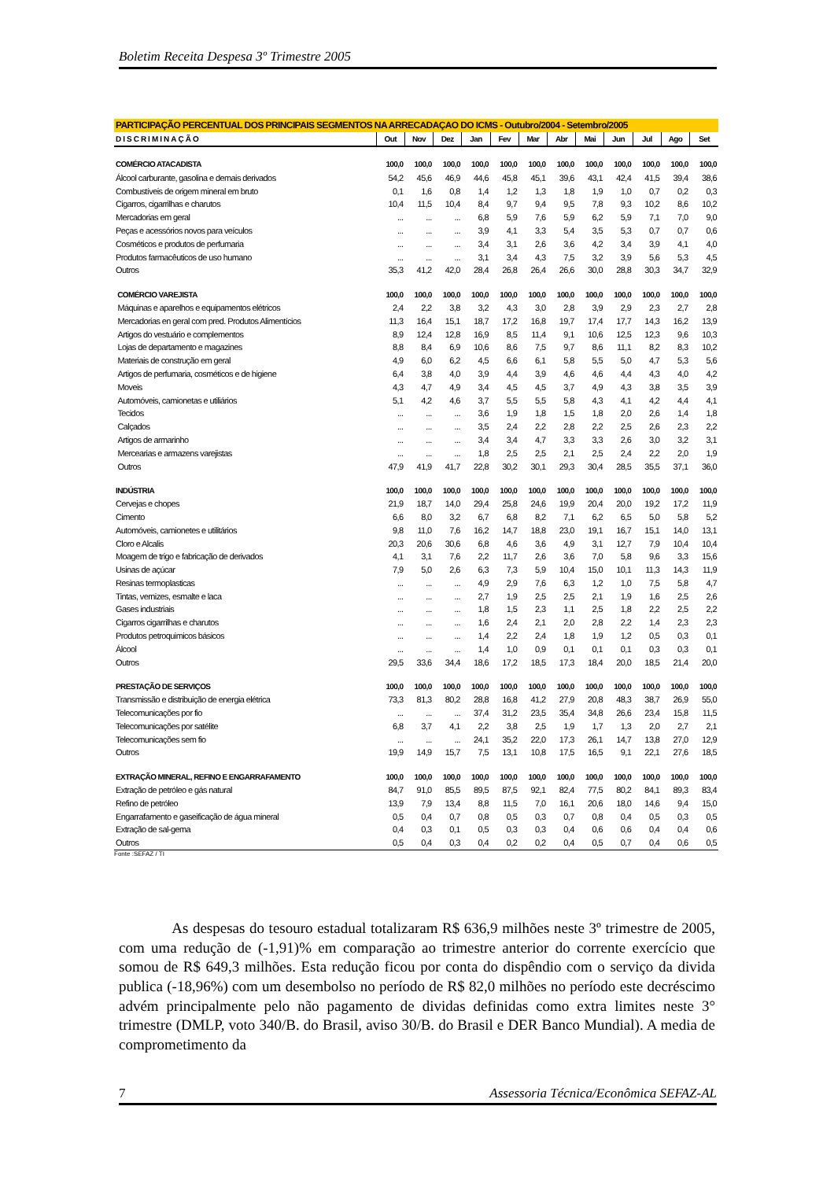Boletim Receita Despesa 3º Trimestre 2005
| PARTICIPAÇÃO PERCENTUAL DOS PRINCIPAIS SEGMENTOS NA ARRECADAÇAO DO ICMS - Outubro/2004 - Setembro/2005 | | | | | | | | | | | | |
| DISCRIMINAÇÃO | Out | Nov | Dez | Jan | Fev | Mar | Abr | Mai | Jun | Jul | Ago | Set |
| COMÉRCIO ATACADISTA | 100,0 | 100,0 | 100,0 | 100,0 | 100,0 | 100,0 | 100,0 | 100,0 | 100,0 | 100,0 | 100,0 | 100,0 |
| Álcool carburante, gasolina e demais derivados | 54,2 | 45,6 | 46,9 | 44,6 | 45,8 | 45,1 | 39,6 | 43,1 | 42,4 | 41,5 | 39,4 | 38,6 |
| Combustíveis de origem mineral em bruto | 0,1 | 1,6 | 0,8 | 1,4 | 1,2 | 1,3 | 1,8 | 1,9 | 1,0 | 0,7 | 0,2 | 0,3 |
| Cigarros, cigarrilhas e charutos | 10,4 | 11,5 | 10,4 | 8,4 | 9,7 | 9,4 | 9,5 | 7,8 | 9,3 | 10,2 | 8,6 | 10,2 |
| Mercadorias em geral | ... | ... | ... | 6,8 | 5,9 | 7,6 | 5,9 | 6,2 | 5,9 | 7,1 | 7,0 | 9,0 |
| Peças e acessórios novos para veículos | ... | ... | ... | 3,9 | 4,1 | 3,3 | 5,4 | 3,5 | 5,3 | 0,7 | 0,7 | 0,6 |
| Cosméticos e produtos de perfumaria | ... | ... | ... | 3,4 | 3,1 | 2,6 | 3,6 | 4,2 | 3,4 | 3,9 | 4,1 | 4,0 |
| Produtos farmacêuticos de uso humano | ... | ... | ... | 3,1 | 3,4 | 4,3 | 7,5 | 3,2 | 3,9 | 5,6 | 5,3 | 4,5 |
| Outros | 35,3 | 41,2 | 42,0 | 28,4 | 26,8 | 26,4 | 26,6 | 30,0 | 28,8 | 30,3 | 34,7 | 32,9 |
| COMÉRCIO VAREJISTA | 100,0 | 100,0 | 100,0 | 100,0 | 100,0 | 100,0 | 100,0 | 100,0 | 100,0 | 100,0 | 100,0 | 100,0 |
| Máquinas e aparelhos e equipamentos elétricos | 2,4 | 2,2 | 3,8 | 3,2 | 4,3 | 3,0 | 2,8 | 3,9 | 2,9 | 2,3 | 2,7 | 2,8 |
| Mercadorias en geral com pred. Produtos Alimentícios | 11,3 | 16,4 | 15,1 | 18,7 | 17,2 | 16,8 | 19,7 | 17,4 | 17,7 | 14,3 | 16,2 | 13,9 |
| Artigos do vestuário e complementos | 8,9 | 12,4 | 12,8 | 16,9 | 8,5 | 11,4 | 9,1 | 10,6 | 12,5 | 12,3 | 9,6 | 10,3 |
| Lojas de departamento e magazines | 8,8 | 8,4 | 6,9 | 10,6 | 8,6 | 7,5 | 9,7 | 8,6 | 11,1 | 8,2 | 8,3 | 10,2 |
| Materiais de construção em geral | 4,9 | 6,0 | 6,2 | 4,5 | 6,6 | 6,1 | 5,8 | 5,5 | 5,0 | 4,7 | 5,3 | 5,6 |
| Artigos de perfumaria, cosméticos e de higiene | 6,4 | 3,8 | 4,0 | 3,9 | 4,4 | 3,9 | 4,6 | 4,6 | 4,4 | 4,3 | 4,0 | 4,2 |
| Moveis | 4,3 | 4,7 | 4,9 | 3,4 | 4,5 | 4,5 | 3,7 | 4,9 | 4,3 | 3,8 | 3,5 | 3,9 |
| Automóveis, camionetas e utiliários | 5,1 | 4,2 | 4,6 | 3,7 | 5,5 | 5,5 | 5,8 | 4,3 | 4,1 | 4,2 | 4,4 | 4,1 |
| Tecidos | ... | ... | ... | 3,6 | 1,9 | 1,8 | 1,5 | 1,8 | 2,0 | 2,6 | 1,4 | 1,8 |
| Calçados | ... | ... | ... | 3,5 | 2,4 | 2,2 | 2,8 | 2,2 | 2,5 | 2,6 | 2,3 | 2,2 |
| Artigos de armarinho | ... | ... | ... | 3,4 | 3,4 | 4,7 | 3,3 | 3,3 | 2,6 | 3,0 | 3,2 | 3,1 |
| Mercearias e armazens varejistas | ... | ... | ... | 1,8 | 2,5 | 2,5 | 2,1 | 2,5 | 2,4 | 2,2 | 2,0 | 1,9 |
| Outros | 47,9 | 41,9 | 41,7 | 22,8 | 30,2 | 30,1 | 29,3 | 30,4 | 28,5 | 35,5 | 37,1 | 36,0 |
| INDÚSTRIA | 100,0 | 100,0 | 100,0 | 100,0 | 100,0 | 100,0 | 100,0 | 100,0 | 100,0 | 100,0 | 100,0 | 100,0 |
| Cervejas e chopes | 21,9 | 18,7 | 14,0 | 29,4 | 25,8 | 24,6 | 19,9 | 20,4 | 20,0 | 19,2 | 17,2 | 11,9 |
| Cimento | 6,6 | 8,0 | 3,2 | 6,7 | 6,8 | 8,2 | 7,1 | 6,2 | 6,5 | 5,0 | 5,8 | 5,2 |
| Automóveis, camionetes e utilitários | 9,8 | 11,0 | 7,6 | 16,2 | 14,7 | 18,8 | 23,0 | 19,1 | 16,7 | 15,1 | 14,0 | 13,1 |
| Cloro e Alcalis | 20,3 | 20,6 | 30,6 | 6,8 | 4,6 | 3,6 | 4,9 | 3,1 | 12,7 | 7,9 | 10,4 | 10,4 |
| Moagem de trigo e fabricação de derivados | 4,1 | 3,1 | 7,6 | 2,2 | 11,7 | 2,6 | 3,6 | 7,0 | 5,8 | 9,6 | 3,3 | 15,6 |
| Usinas de açúcar | 7,9 | 5,0 | 2,6 | 6,3 | 7,3 | 5,9 | 10,4 | 15,0 | 10,1 | 11,3 | 14,3 | 11,9 |
| Resinas termoplasticas | ... | ... | ... | 4,9 | 2,9 | 7,6 | 6,3 | 1,2 | 1,0 | 7,5 | 5,8 | 4,7 |
| Tintas, vernizes, esmalte e laca | ... | ... | ... | 2,7 | 1,9 | 2,5 | 2,5 | 2,1 | 1,9 | 1,6 | 2,5 | 2,6 |
| Gases industriais | ... | ... | ... | 1,8 | 1,5 | 2,3 | 1,1 | 2,5 | 1,8 | 2,2 | 2,5 | 2,2 |
| Cigarros cigarrilhas e charutos | ... | ... | ... | 1,6 | 2,4 | 2,1 | 2,0 | 2,8 | 2,2 | 1,4 | 2,3 | 2,3 |
| Produtos petroquimicos básicos | ... | ... | ... | 1,4 | 2,2 | 2,4 | 1,8 | 1,9 | 1,2 | 0,5 | 0,3 | 0,1 |
| Álcool | ... | ... | ... | 1,4 | 1,0 | 0,9 | 0,1 | 0,1 | 0,1 | 0,3 | 0,3 | 0,1 |
| Outros | 29,5 | 33,6 | 34,4 | 18,6 | 17,2 | 18,5 | 17,3 | 18,4 | 20,0 | 18,5 | 21,4 | 20,0 |
| PRESTAÇÃO DE SERVIÇOS | 100,0 | 100,0 | 100,0 | 100,0 | 100,0 | 100,0 | 100,0 | 100,0 | 100,0 | 100,0 | 100,0 | 100,0 |
| Transmissão e distribuição de energia elétrica | 73,3 | 81,3 | 80,2 | 28,8 | 16,8 | 41,2 | 27,9 | 20,8 | 48,3 | 38,7 | 26,9 | 55,0 |
| Telecomunicações por fio | ... | ... | ... | 37,4 | 31,2 | 23,5 | 35,4 | 34,8 | 26,6 | 23,4 | 15,8 | 11,5 |
| Telecomunicações por satélite | 6,8 | 3,7 | 4,1 | 2,2 | 3,8 | 2,5 | 1,9 | 1,7 | 1,3 | 2,0 | 2,7 | 2,1 |
| Telecomunicações sem fio | ... | ... | ... | 24,1 | 35,2 | 22,0 | 17,3 | 26,1 | 14,7 | 13,8 | 27,0 | 12,9 |
| Outros | 19,9 | 14,9 | 15,7 | 7,5 | 13,1 | 10,8 | 17,5 | 16,5 | 9,1 | 22,1 | 27,6 | 18,5 |
| EXTRAÇÃO MINERAL, REFINO E ENGARRAFAMENTO | 100,0 | 100,0 | 100,0 | 100,0 | 100,0 | 100,0 | 100,0 | 100,0 | 100,0 | 100,0 | 100,0 | 100,0 |
| Extração de petróleo e gás natural | 84,7 | 91,0 | 85,5 | 89,5 | 87,5 | 92,1 | 82,4 | 77,5 | 80,2 | 84,1 | 89,3 | 83,4 |
| Refino de petróleo | 13,9 | 7,9 | 13,4 | 8,8 | 11,5 | 7,0 | 16,1 | 20,6 | 18,0 | 14,6 | 9,4 | 15,0 |
| Engarrafamento e gaseificação de água mineral | 0,5 | 0,4 | 0,7 | 0,8 | 0,5 | 0,3 | 0,7 | 0,8 | 0,4 | 0,5 | 0,3 | 0,5 |
| Extração de sal-gema | 0,4 | 0,3 | 0,1 | 0,5 | 0,3 | 0,3 | 0,4 | 0,6 | 0,6 | 0,4 | 0,4 | 0,6 |
| Outros | 0,5 | 0,4 | 0,3 | 0,4 | 0,2 | 0,2 | 0,4 | 0,5 | 0,7 | 0,4 | 0,6 | 0,5 |
Fonte :SEFAZ / TI
As despesas do tesouro estadual totalizaram R$ 636,9 milhões neste 3º trimestre de 2005, com uma redução de (-1,91)% em comparação ao trimestre anterior do corrente exercício que somou de R$ 649,3 milhões. Esta redução ficou por conta do dispêndio com o serviço da divida publica (-18,96%) com um desembolso no período de R$ 82,0 milhões no período este decréscimo advém principalmente pelo não pagamento de dividas definidas como extra limites neste 3° trimestre (DMLP, voto 340/B. do Brasil, aviso 30/B. do Brasil e DER Banco Mundial). A media de comprometimento da
7 Assessoria Técnica/Econômica SEFAZ-AL